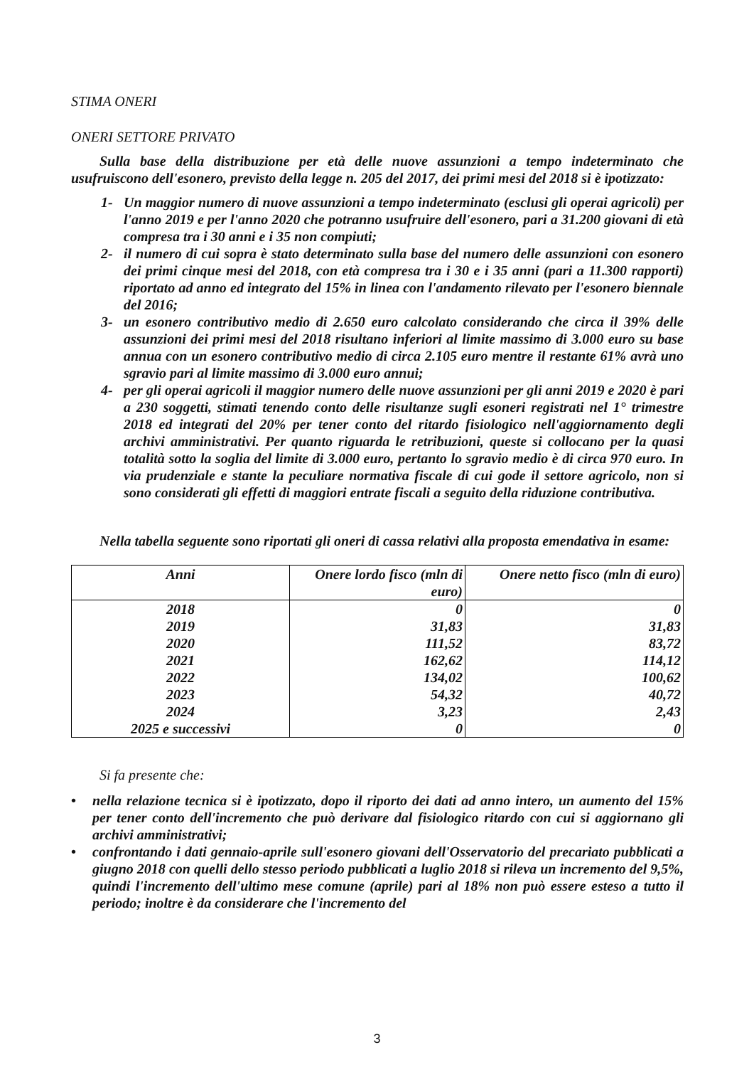STIMA ONERI
ONERI SETTORE PRIVATO
Sulla base della distribuzione per età delle nuove assunzioni a tempo indeterminato che usufruiscono dell'esonero, previsto della legge n. 205 del 2017, dei primi mesi del 2018 si è ipotizzato:
1- Un maggior numero di nuove assunzioni a tempo indeterminato (esclusi gli operai agricoli) per l'anno 2019 e per l'anno 2020 che potranno usufruire dell'esonero, pari a 31.200 giovani di età compresa tra i 30 anni e i 35 non compiuti;
2- il numero di cui sopra è stato determinato sulla base del numero delle assunzioni con esonero dei primi cinque mesi del 2018, con età compresa tra i 30 e i 35 anni (pari a 11.300 rapporti) riportato ad anno ed integrato del 15% in linea con l'andamento rilevato per l'esonero biennale del 2016;
3- un esonero contributivo medio di 2.650 euro calcolato considerando che circa il 39% delle assunzioni dei primi mesi del 2018 risultano inferiori al limite massimo di 3.000 euro su base annua con un esonero contributivo medio di circa 2.105 euro mentre il restante 61% avrà uno sgravio pari al limite massimo di 3.000 euro annui;
4- per gli operai agricoli il maggior numero delle nuove assunzioni per gli anni 2019 e 2020 è pari a 230 soggetti, stimati tenendo conto delle risultanze sugli esoneri registrati nel 1° trimestre 2018 ed integrati del 20% per tener conto del ritardo fisiologico nell'aggiornamento degli archivi amministrativi. Per quanto riguarda le retribuzioni, queste si collocano per la quasi totalità sotto la soglia del limite di 3.000 euro, pertanto lo sgravio medio è di circa 970 euro. In via prudenziale e stante la peculiare normativa fiscale di cui gode il settore agricolo, non si sono considerati gli effetti di maggiori entrate fiscali a seguito della riduzione contributiva.
Nella tabella seguente sono riportati gli oneri di cassa relativi alla proposta emendativa in esame:
| Anni | Onere lordo fisco (mln di euro) | Onere netto fisco (mln di euro) |
| --- | --- | --- |
| 2018 | 0 | 0 |
| 2019 | 31,83 | 31,83 |
| 2020 | 111,52 | 83,72 |
| 2021 | 162,62 | 114,12 |
| 2022 | 134,02 | 100,62 |
| 2023 | 54,32 | 40,72 |
| 2024 | 3,23 | 2,43 |
| 2025 e successivi | 0 | 0 |
Si fa presente che:
• nella relazione tecnica si è ipotizzato, dopo il riporto dei dati ad anno intero, un aumento del 15% per tener conto dell'incremento che può derivare dal fisiologico ritardo con cui si aggiornano gli archivi amministrativi;
• confrontando i dati gennaio-aprile sull'esonero giovani dell'Osservatorio del precariato pubblicati a giugno 2018 con quelli dello stesso periodo pubblicati a luglio 2018 si rileva un incremento del 9,5%, quindi l'incremento dell'ultimo mese comune (aprile) pari al 18% non può essere esteso a tutto il periodo; inoltre è da considerare che l'incremento del
3